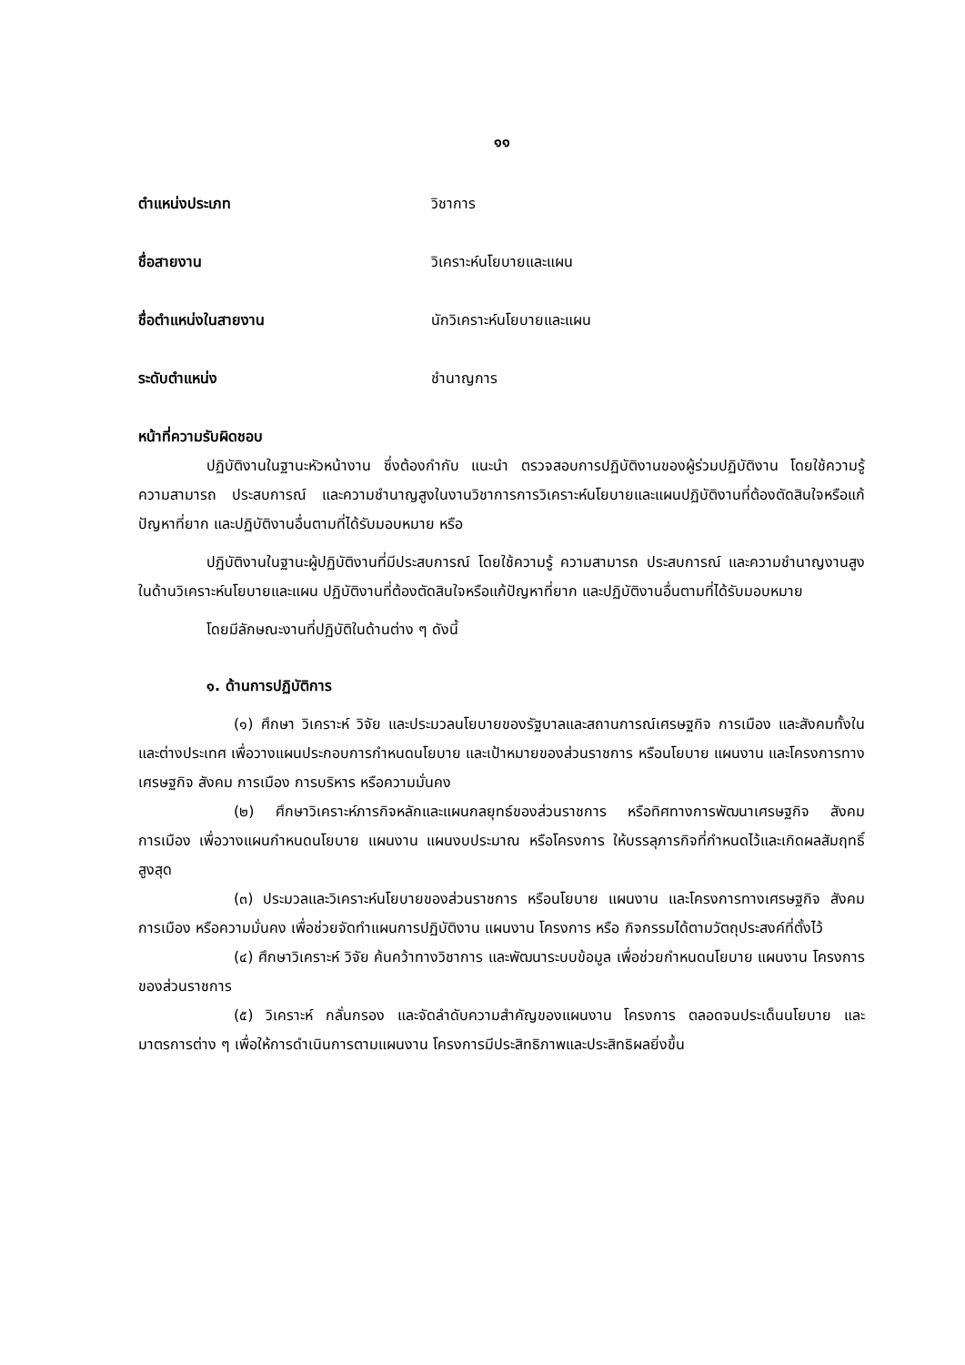๑๑
ตำแหน่งประเภท วิชาการ
ชื่อสายงาน วิเคราะห์นโยบายและแผน
ชื่อตำแหน่งในสายงาน นักวิเคราะห์นโยบายและแผน
ระดับตำแหน่ง ชำนาญการ
หน้าที่ความรับผิดชอบ
ปฏิบัติงานในฐานะหัวหน้างาน ซึ่งต้องกำกับ แนะนำ ตรวจสอบการปฏิบัติงานของผู้ร่วมปฏิบัติงาน โดยใช้ความรู้ ความสามารถ ประสบการณ์ และความชำนาญสูงในงานวิชาการการวิเคราะห์นโยบายและแผนปฏิบัติงานที่ต้องตัดสินใจหรือแก้ปัญหาที่ยาก และปฏิบัติงานอื่นตามที่ได้รับมอบหมาย หรือ
ปฏิบัติงานในฐานะผู้ปฏิบัติงานที่มีประสบการณ์ โดยใช้ความรู้ ความสามารถ ประสบการณ์ และความชำนาญงานสูงในด้านวิเคราะห์นโยบายและแผน ปฏิบัติงานที่ต้องตัดสินใจหรือแก้ปัญหาที่ยาก และปฏิบัติงานอื่นตามที่ได้รับมอบหมาย
โดยมีลักษณะงานที่ปฏิบัติในด้านต่าง ๆ ดังนี้
๑. ด้านการปฏิบัติการ
(๑) ศึกษา วิเคราะห์ วิจัย และประมวลนโยบายของรัฐบาลและสถานการณ์เศรษฐกิจ การเมือง และสังคมทั้งในและต่างประเทศ เพื่อวางแผนประกอบการกำหนดนโยบาย และเป้าหมายของส่วนราชการ หรือนโยบาย แผนงาน และโครงการทางเศรษฐกิจ สังคม การเมือง การบริหาร หรือความมั่นคง
(๒) ศึกษาวิเคราะห์ภารกิจหลักและแผนกลยุทธ์ของส่วนราชการ หรือทิศทางการพัฒนาเศรษฐกิจ สังคม การเมือง เพื่อวางแผนกำหนดนโยบาย แผนงาน แผนงบประมาณ หรือโครงการ ให้บรรลุภารกิจที่กำหนดไว้และเกิดผลสัมฤทธิ์สูงสุด
(๓) ประมวลและวิเคราะห์นโยบายของส่วนราชการ หรือนโยบาย แผนงาน และโครงการทางเศรษฐกิจ สังคม การเมือง หรือความมั่นคง เพื่อช่วยจัดทำแผนการปฏิบัติงาน แผนงาน โครงการ หรือ กิจกรรมได้ตามวัตถุประสงค์ที่ตั้งไว้
(๔) ศึกษาวิเคราะห์ วิจัย ค้นคว้าทางวิชาการ และพัฒนาระบบข้อมูล เพื่อช่วยกำหนดนโยบาย แผนงาน โครงการของส่วนราชการ
(๕) วิเคราะห์ กลั่นกรอง และจัดลำดับความสำคัญของแผนงาน โครงการ ตลอดจนประเด็นนโยบาย และมาตรการต่าง ๆ เพื่อให้การดำเนินการตามแผนงาน โครงการมีประสิทธิภาพและประสิทธิผลยิ่งขึ้น